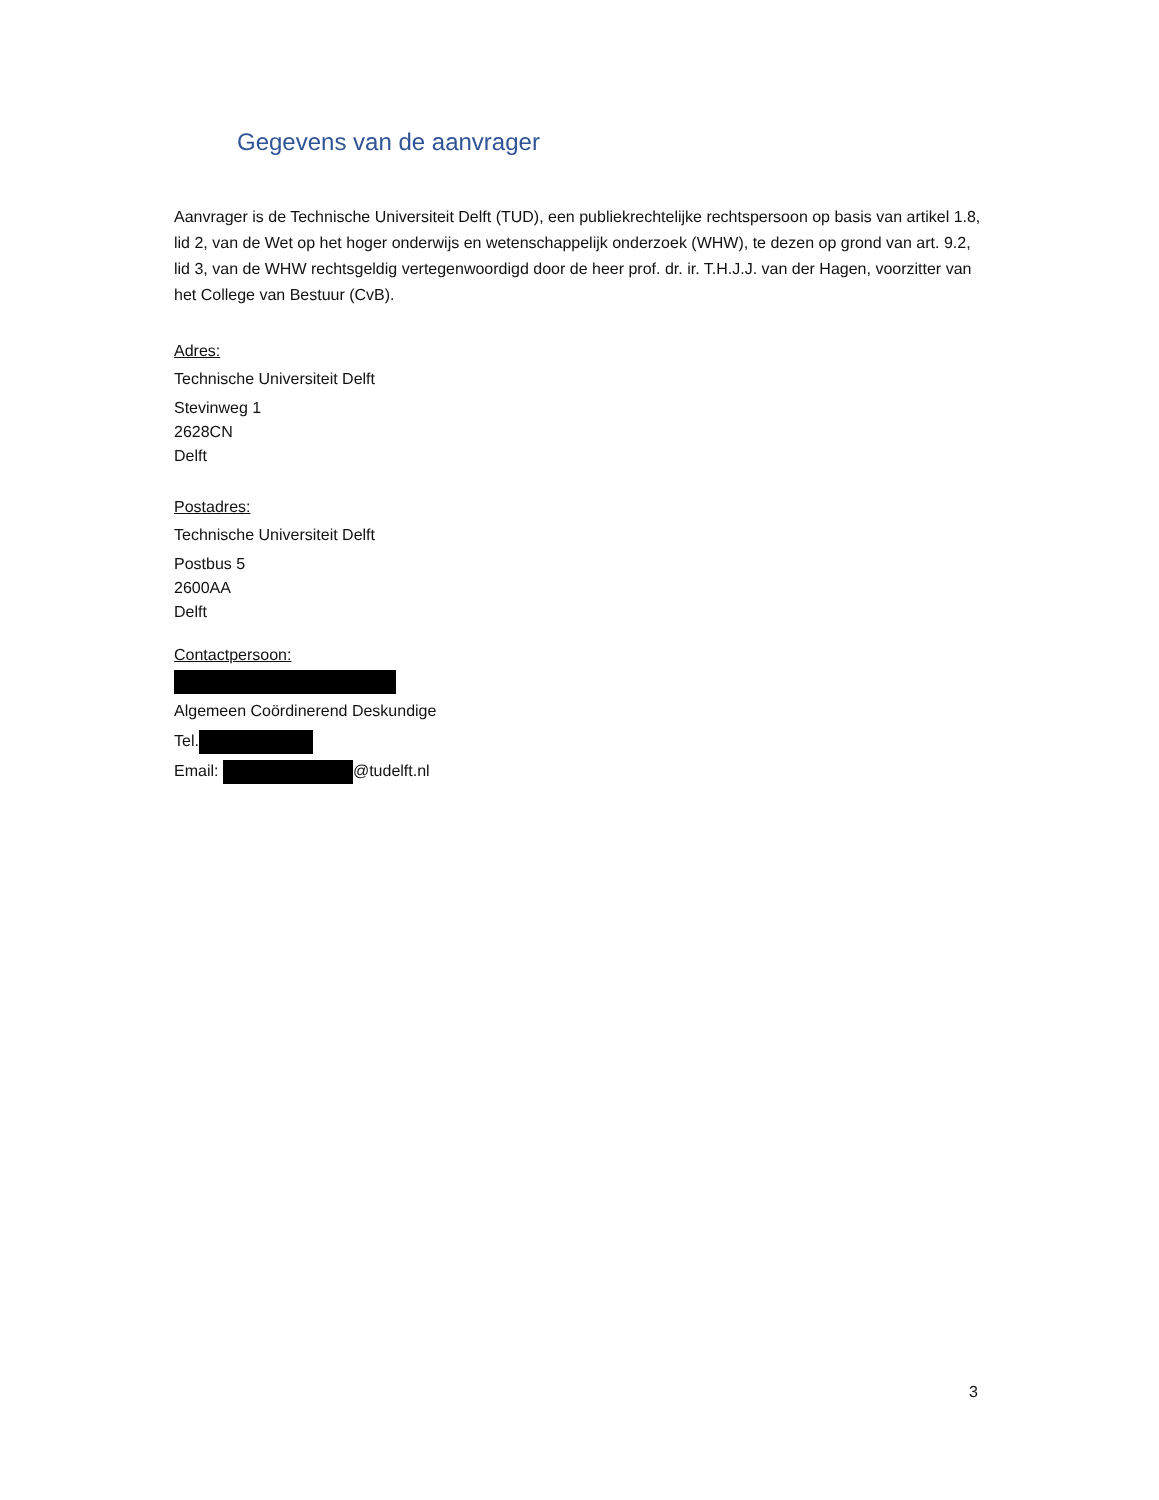Gegevens van de aanvrager
Aanvrager is de Technische Universiteit Delft (TUD), een publiekrechtelijke rechtspersoon op basis van artikel 1.8, lid 2, van de Wet op het hoger onderwijs en wetenschappelijk onderzoek (WHW), te dezen op grond van art. 9.2, lid 3, van de WHW rechtsgeldig vertegenwoordigd door de heer prof. dr. ir. T.H.J.J. van der Hagen, voorzitter van het College van Bestuur (CvB).
Adres:
Technische Universiteit Delft
Stevinweg 1
2628CN
Delft
Postadres:
Technische Universiteit Delft
Postbus 5
2600AA
Delft
Contactpersoon:
Algemeen Coördinerend Deskundige
Tel.
Email: @tudelft.nl
3